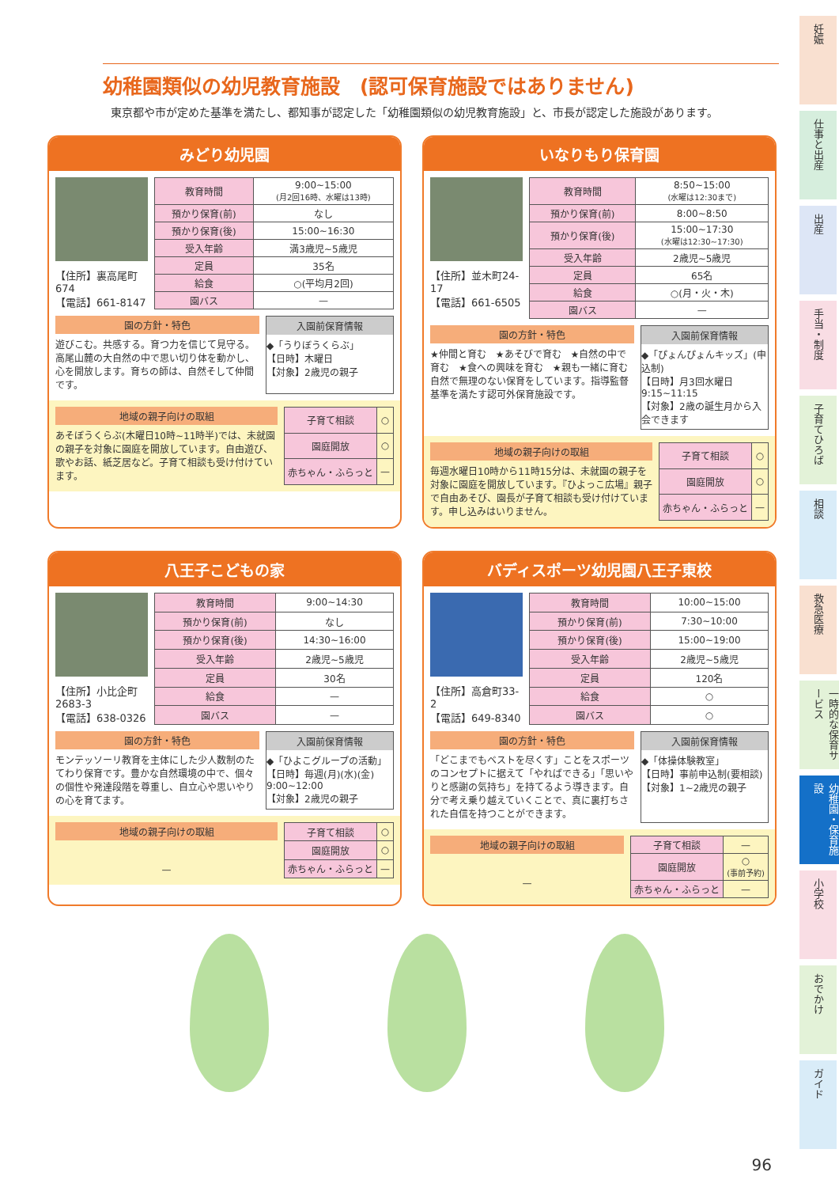幼稚園類似の幼児教育施設　(認可保育施設ではありません)
東京都や市が定めた基準を満たし、都知事が認定した「幼稚園類似の幼児教育施設」と、市長が認定した施設があります。
みどり幼児園
【住所】裏高尾町674
【電話】661-8147
| 教育時間 | 9:00~15:00 (月2回16時、水曜は13時) |
| 預かり保育(前) | なし |
| 預かり保育(後) | 15:00~16:30 |
| 受入年齢 | 満3歳児~5歳児 |
| 定員 | 35名 |
| 給食 | ○(平均月2回) |
| 園バス | — |
園の方針・特色
遊びこむ。共感する。育つ力を信じて見守る。高尾山麓の大自然の中で思い切り体を動かし、心を開放します。育ちの師は、自然そして仲間です。
入園前保育情報
◆「うりぼうくらぶ」
【日時】木曜日
【対象】2歳児の親子
地域の親子向けの取組
あそぼうくらぶ(木曜日10時~11時半)では、未就園の親子を対象に園庭を開放しています。自由遊び、歌やお話、紙芝居など。子育て相談も受け付けています。
| 子育て相談 | ○ |
| 園庭開放 | ○ |
| 赤ちゃん・ふらっと | — |
いなりもり保育園
【住所】並木町24-17
【電話】661-6505
| 教育時間 | 8:50~15:00 (水曜は12:30まで) |
| 預かり保育(前) | 8:00~8:50 |
| 預かり保育(後) | 15:00~17:30 (水曜は12:30~17:30) |
| 受入年齢 | 2歳児~5歳児 |
| 定員 | 65名 |
| 給食 | ○(月・火・木) |
| 園バス | — |
園の方針・特色
★仲間と育む　★あそびで育む　★自然の中で育む　★食への興味を育む　★親も一緒に育む
自然で無理のない保育をしています。指導監督基準を満たす認可外保育施設です。
入園前保育情報
◆「ぴょんぴょんキッズ」(申込制)
【日時】月3回水曜日 9:15~11:15
【対象】2歳の誕生月から入会できます
地域の親子向けの取組
毎週水曜日10時から11時15分は、未就園の親子を対象に園庭を開放しています。『ひよっこ広場』親子で自由あそび、園長が子育て相談も受け付けています。申し込みはいりません。
| 子育て相談 | ○ |
| 園庭開放 | ○ |
| 赤ちゃん・ふらっと | — |
八王子こどもの家
【住所】小比企町2683-3
【電話】638-0326
| 教育時間 | 9:00~14:30 |
| 預かり保育(前) | なし |
| 預かり保育(後) | 14:30~16:00 |
| 受入年齢 | 2歳児~5歳児 |
| 定員 | 30名 |
| 給食 | — |
| 園バス | — |
園の方針・特色
モンテッソーリ教育を主体にした少人数制のたてわり保育です。豊かな自然環境の中で、個々の個性や発達段階を尊重し、自立心や思いやりの心を育てます。
入園前保育情報
◆「ひよこグループの活動」
【日時】毎週(月)(水)(金) 9:00~12:00
【対象】2歳児の親子
地域の親子向けの取組
—
| 子育て相談 | ○ |
| 園庭開放 | ○ |
| 赤ちゃん・ふらっと | — |
バディスポーツ幼児園八王子東校
【住所】高倉町33-2
【電話】649-8340
| 教育時間 | 10:00~15:00 |
| 預かり保育(前) | 7:30~10:00 |
| 預かり保育(後) | 15:00~19:00 |
| 受入年齢 | 2歳児~5歳児 |
| 定員 | 120名 |
| 給食 | ○ |
| 園バス | ○ |
園の方針・特色
「どこまでもベストを尽くす」ことをスポーツのコンセプトに据えて「やればできる」「思いやりと感謝の気持ち」を持てるよう導きます。自分で考え乗り越えていくことで、真に裏打ちされた自信を持つことができます。
入園前保育情報
◆「体操体験教室」
【日時】事前申込制(要相談)
【対象】1~2歳児の親子
地域の親子向けの取組
—
| 子育て相談 | — |
| 園庭開放 | ○ (事前予約) |
| 赤ちゃん・ふらっと | — |
妊娠
仕事と出産
出産
手当・制度
子育てひろば
相談
救急医療
一時的な保育サービス
幼稚園・保育施設
小学校
おでかけ
ガイド
96